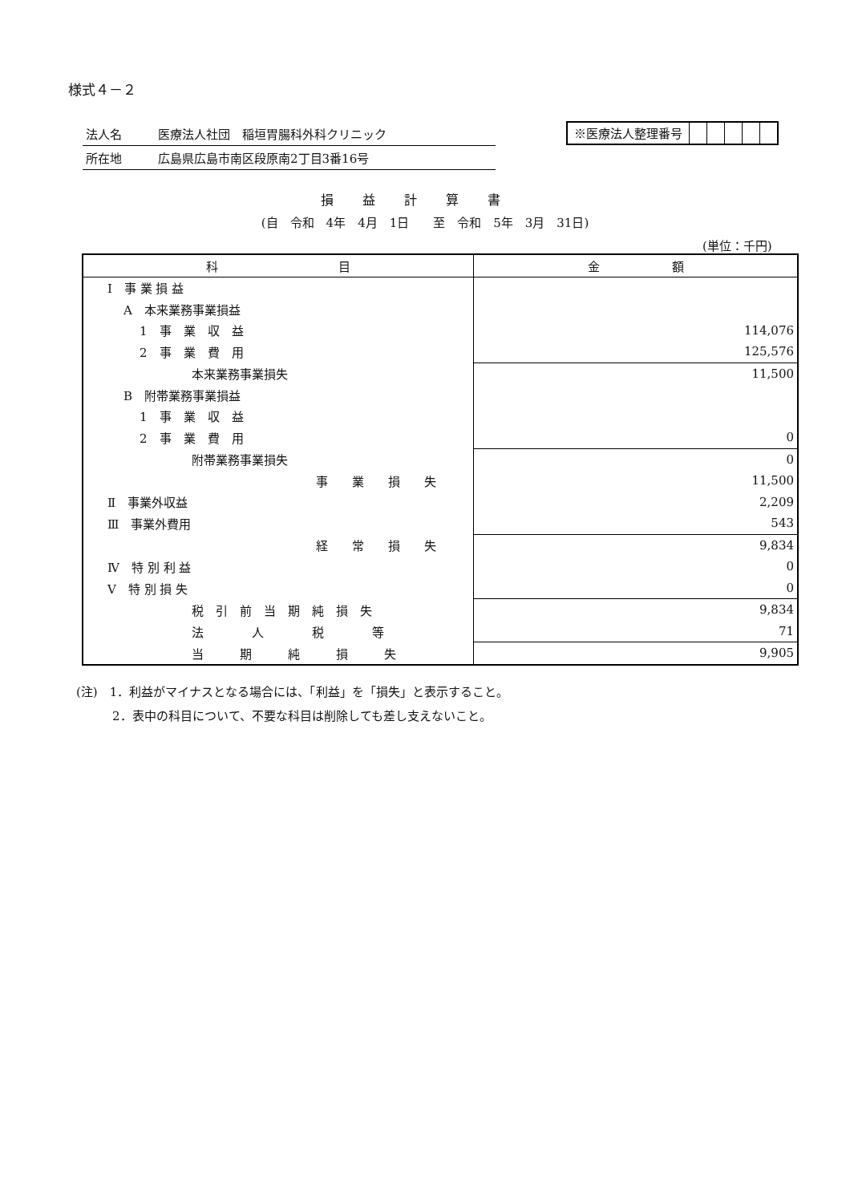様式４－２
法人名 医療法人社団　稲垣胃腸科外科クリニック
所在地 広島県広島市南区段原南2丁目3番16号
※医療法人整理番号
損益計算書
(自　令和　4年　4月　1日　　至　令和　5年　3月　31日)
(単位：千円)
| 科 目 | 金 額 |
| --- | --- |
| Ⅰ 事 業 損 益 | |
| A 本来業務事業損益 | |
| 1 事 業 収 益 | 114,076 |
| 2 事 業 費 用 | 125,576 |
| 本来業務事業損失 | 11,500 |
| B 附帯業務事業損益 | |
| 1 事 業 収 益 | |
| 2 事 業 費 用 | 0 |
| 附帯業務事業損失 | 0 |
| 事 業 損 失 | 11,500 |
| Ⅱ 事業外収益 | 2,209 |
| Ⅲ 事業外費用 | 543 |
| 経 常 損 失 | 9,834 |
| Ⅳ 特 別 利 益 | 0 |
| Ⅴ 特 別 損 失 | 0 |
| 税 引 前 当 期 純 損 失 | 9,834 |
| 法 人 税 等 | 71 |
| 当 期 純 損 失 | 9,905 |
(注)　1．利益がマイナスとなる場合には、「利益」を「損失」と表示すること。
　　　2．表中の科目について、不要な科目は削除しても差し支えないこと。